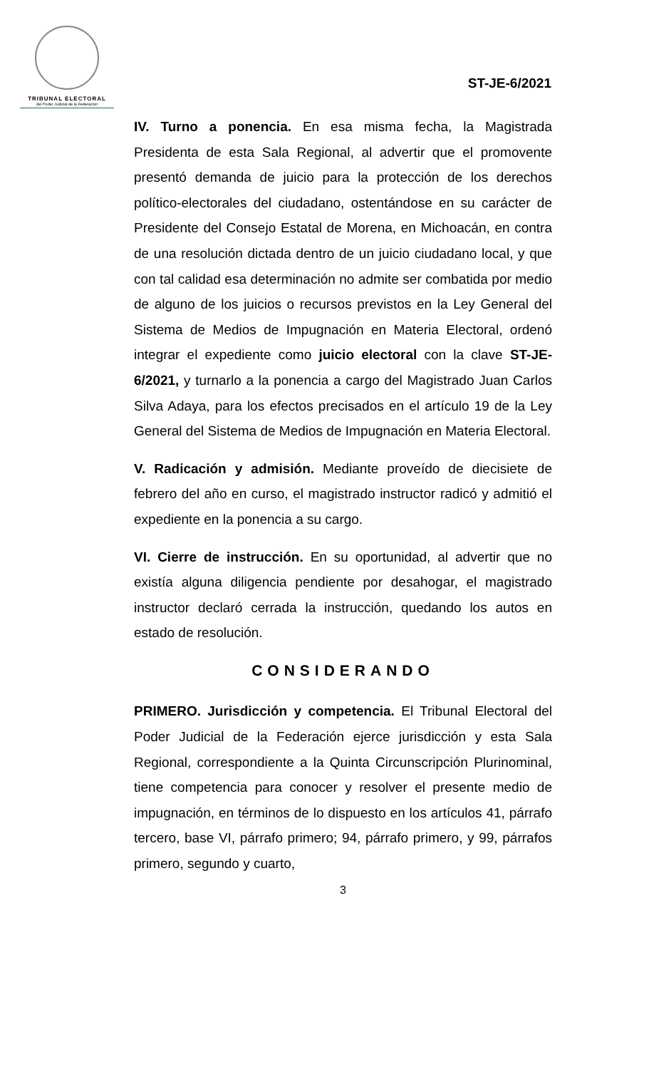TRIBUNAL ELECTORAL
del Poder Judicial de la Federación
ST-JE-6/2021
IV. Turno a ponencia. En esa misma fecha, la Magistrada Presidenta de esta Sala Regional, al advertir que el promovente presentó demanda de juicio para la protección de los derechos político-electorales del ciudadano, ostentándose en su carácter de Presidente del Consejo Estatal de Morena, en Michoacán, en contra de una resolución dictada dentro de un juicio ciudadano local, y que con tal calidad esa determinación no admite ser combatida por medio de alguno de los juicios o recursos previstos en la Ley General del Sistema de Medios de Impugnación en Materia Electoral, ordenó integrar el expediente como juicio electoral con la clave ST-JE-6/2021, y turnarlo a la ponencia a cargo del Magistrado Juan Carlos Silva Adaya, para los efectos precisados en el artículo 19 de la Ley General del Sistema de Medios de Impugnación en Materia Electoral.
V. Radicación y admisión. Mediante proveído de diecisiete de febrero del año en curso, el magistrado instructor radicó y admitió el expediente en la ponencia a su cargo.
VI. Cierre de instrucción. En su oportunidad, al advertir que no existía alguna diligencia pendiente por desahogar, el magistrado instructor declaró cerrada la instrucción, quedando los autos en estado de resolución.
CONSIDERANDO
PRIMERO. Jurisdicción y competencia. El Tribunal Electoral del Poder Judicial de la Federación ejerce jurisdicción y esta Sala Regional, correspondiente a la Quinta Circunscripción Plurinominal, tiene competencia para conocer y resolver el presente medio de impugnación, en términos de lo dispuesto en los artículos 41, párrafo tercero, base VI, párrafo primero; 94, párrafo primero, y 99, párrafos primero, segundo y cuarto,
3